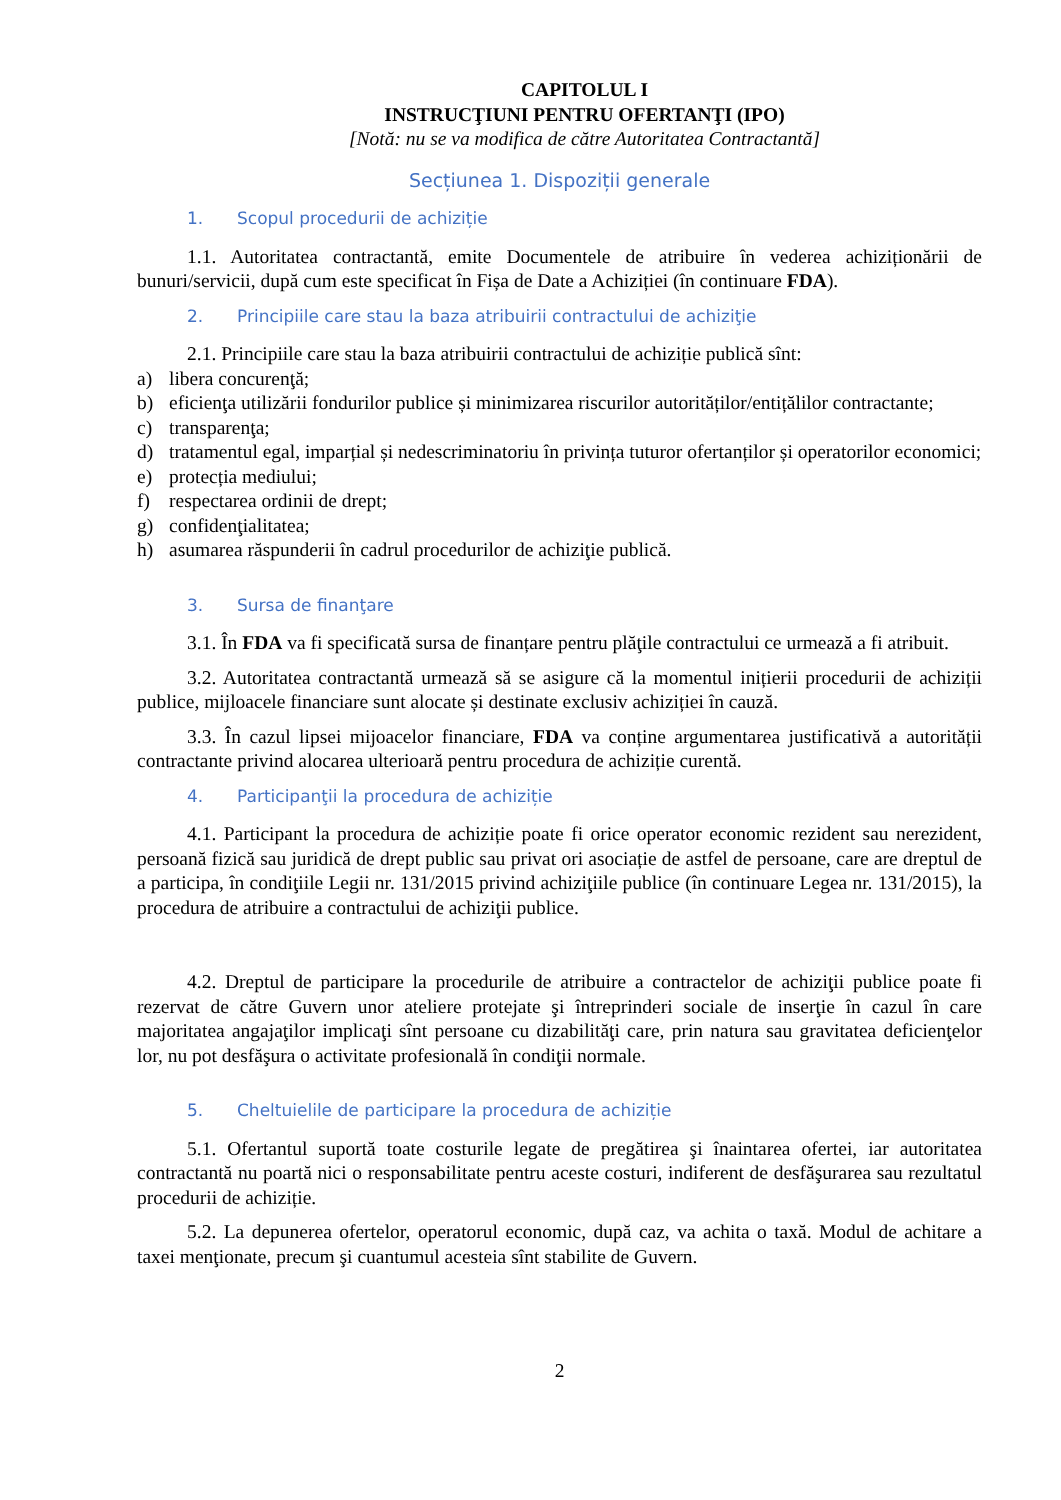CAPITOLUL I
INSTRUCŢIUNI PENTRU OFERTANŢI (IPO)
[Notă: nu se va modifica de către Autoritatea Contractantă]
Secțiunea 1. Dispoziții generale
1. Scopul procedurii de achiziție
1.1. Autoritatea contractantă, emite Documentele de atribuire în vederea achiziționării de bunuri/servicii, după cum este specificat în Fișa de Date a Achiziției (în continuare FDA).
2. Principiile care stau la baza atribuirii contractului de achiziţie
2.1. Principiile care stau la baza atribuirii contractului de achiziție publică sînt:
a) libera concurenţă;
b) eficienţa utilizării fondurilor publice și minimizarea riscurilor autorităților/entițălilor contractante;
c) transparenţa;
d) tratamentul egal, imparțial și nedescriminatoriu în privința tuturor ofertanților și operatorilor economici;
e) protecția mediului;
f) respectarea ordinii de drept;
g) confidenţialitatea;
h) asumarea răspunderii în cadrul procedurilor de achiziţie publică.
3. Sursa de finanţare
3.1. În FDA va fi specificată sursa de finanțare pentru plăţile contractului ce urmează a fi atribuit.
3.2. Autoritatea contractantă urmează să se asigure că la momentul inițierii procedurii de achiziții publice, mijloacele financiare sunt alocate și destinate exclusiv achiziției în cauză.
3.3. În cazul lipsei mijoacelor financiare, FDA va conține argumentarea justificativă a autorității contractante privind alocarea ulterioară pentru procedura de achiziție curentă.
4. Participanţii la procedura de achiziție
4.1. Participant la procedura de achiziție poate fi orice operator economic rezident sau nerezident, persoană fizică sau juridică de drept public sau privat ori asociație de astfel de persoane, care are dreptul de a participa, în condiţiile Legii nr. 131/2015 privind achiziţiile publice (în continuare Legea nr. 131/2015), la procedura de atribuire a contractului de achiziţii publice.
4.2. Dreptul de participare la procedurile de atribuire a contractelor de achiziţii publice poate fi rezervat de către Guvern unor ateliere protejate şi întreprinderi sociale de inserţie în cazul în care majoritatea angajaţilor implicaţi sînt persoane cu dizabilităţi care, prin natura sau gravitatea deficienţelor lor, nu pot desfăşura o activitate profesională în condiţii normale.
5. Cheltuielile de participare la procedura de achiziție
5.1. Ofertantul suportă toate costurile legate de pregătirea şi înaintarea ofertei, iar autoritatea contractantă nu poartă nici o responsabilitate pentru aceste costuri, indiferent de desfăşurarea sau rezultatul procedurii de achiziție.
5.2. La depunerea ofertelor, operatorul economic, după caz, va achita o taxă. Modul de achitare a taxei menţionate, precum şi cuantumul acesteia sînt stabilite de Guvern.
2